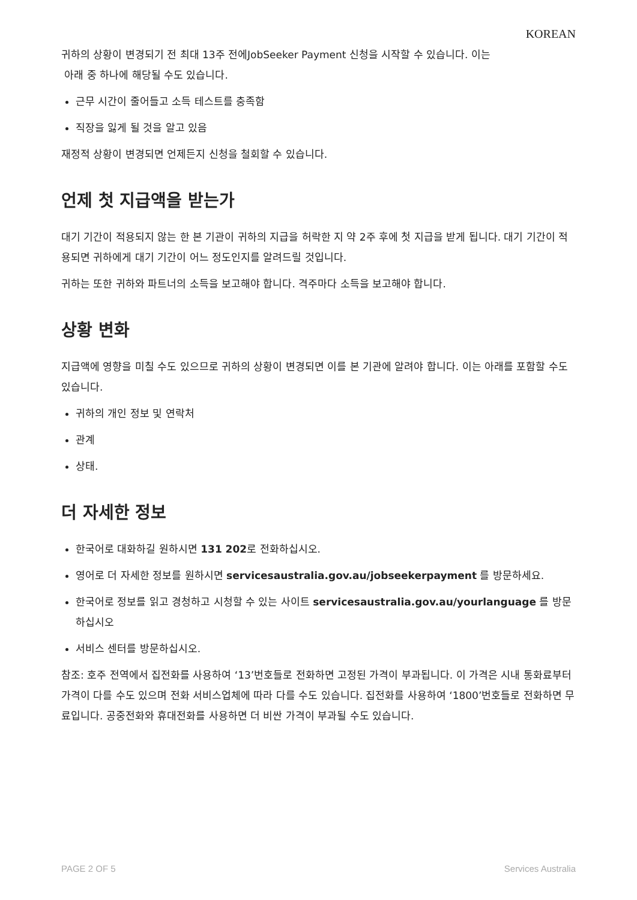KOREAN
귀하의 상황이 변경되기 전 최대 13주 전에JobSeeker Payment 신청을 시작할 수 있습니다. 이는
아래 중 하나에 해당될 수도 있습니다.
근무 시간이 줄어들고 소득 테스트를 충족함
직장을 잃게 될 것을 알고 있음
재정적 상황이 변경되면 언제든지 신청을 철회할 수 있습니다.
언제 첫 지급액을 받는가
대기 기간이 적용되지 않는 한 본 기관이 귀하의 지급을 허락한 지 약 2주 후에 첫 지급을 받게 됩니다. 대기 기간이 적용되면 귀하에게 대기 기간이 어느 정도인지를 알려드릴 것입니다.
귀하는 또한 귀하와 파트너의 소득을 보고해야 합니다. 격주마다 소득을 보고해야 합니다.
상황 변화
지급액에 영향을 미칠 수도 있으므로 귀하의 상황이 변경되면 이를 본 기관에 알려야 합니다. 이는 아래를 포함할 수도 있습니다.
귀하의 개인 정보 및 연락처
관계
상태.
더 자세한 정보
한국어로 대화하길 원하시면 131 202로 전화하십시오.
영어로 더 자세한 정보를 원하시면 servicesaustralia.gov.au/jobseekerpayment 를 방문하세요.
한국어로 정보를 읽고 경청하고 시청할 수 있는 사이트 servicesaustralia.gov.au/yourlanguage 를 방문하십시오
서비스 센터를 방문하십시오.
참조: 호주 전역에서 집전화를 사용하여 ‘13’번호들로 전화하면 고정된 가격이 부과됩니다. 이 가격은 시내 통화료부터 가격이 다를 수도 있으며 전화 서비스업체에 따라 다를 수도 있습니다. 집전화를 사용하여 ‘1800’번호들로 전화하면 무료입니다. 공중전화와 휴대전화를 사용하면 더 비싼 가격이 부과될 수도 있습니다.
PAGE 2 OF 5 Services Australia